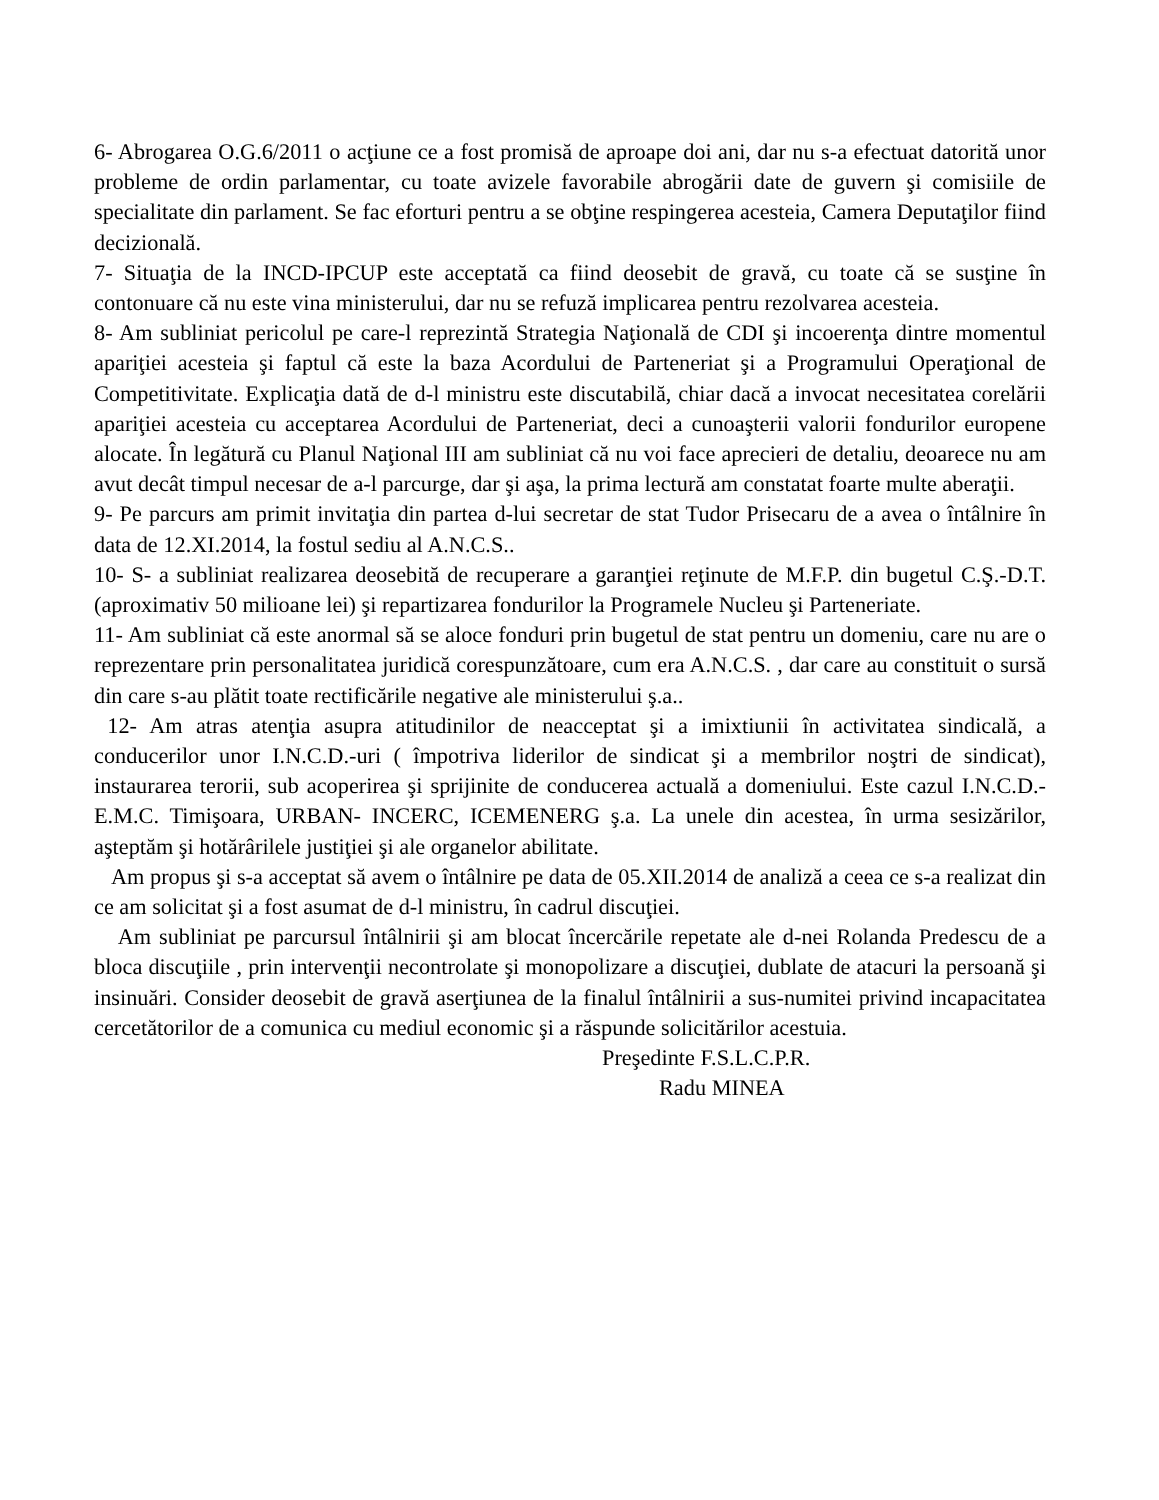6- Abrogarea O.G.6/2011 o acţiune ce a fost promisă de aproape doi ani, dar nu s-a efectuat datorită unor probleme de ordin parlamentar, cu toate avizele favorabile abrogării date de guvern şi comisiile de specialitate din parlament. Se fac eforturi pentru a se obţine respingerea acesteia, Camera Deputaţilor fiind decizională.
7- Situaţia de la INCD-IPCUP este acceptată ca fiind deosebit de gravă, cu toate că se susţine în contonuare că nu este vina ministerului, dar nu se refuză implicarea pentru rezolvarea acesteia.
8- Am subliniat pericolul pe care-l reprezintă Strategia Naţională de CDI şi incoerenţa dintre momentul apariţiei acesteia şi faptul că este la baza Acordului de Parteneriat şi a Programului Operaţional de Competitivitate. Explicaţia dată de d-l ministru este discutabilă, chiar dacă a invocat necesitatea corelării apariţiei acesteia cu acceptarea Acordului de Parteneriat, deci a cunoaşterii valorii fondurilor europene alocate. În legătură cu Planul Naţional III am subliniat că nu voi face aprecieri de detaliu, deoarece nu am avut decât timpul necesar de a-l parcurge, dar şi aşa, la prima lectură am constatat foarte multe aberaţii.
9- Pe parcurs am primit invitaţia din partea d-lui secretar de stat Tudor Prisecaru de a avea o întâlnire în data de 12.XI.2014, la fostul sediu al A.N.C.S..
10- S- a subliniat realizarea deosebită de recuperare a garanţiei reţinute de M.F.P. din bugetul C.Ş.-D.T. (aproximativ 50 milioane lei) şi repartizarea fondurilor la Programele Nucleu şi Parteneriate.
11- Am subliniat că este anormal să se aloce fonduri prin bugetul de stat pentru un domeniu, care nu are o reprezentare prin personalitatea juridică corespunzătoare, cum era A.N.C.S. , dar care au constituit o sursă din care s-au plătit toate rectificările negative ale ministerului ş.a..
12- Am atras atenţia asupra atitudinilor de neacceptat şi a imixtiunii în activitatea sindicală, a conducerilor unor I.N.C.D.-uri ( împotriva liderilor de sindicat şi a membrilor noştri de sindicat), instaurarea terorii, sub acoperirea şi sprijinite de conducerea actuală a domeniului. Este cazul I.N.C.D.-E.M.C. Timişoara, URBAN- INCERC, ICEMENERG ş.a. La unele din acestea, în urma sesizărilor, aşteptăm şi hotărârilele justiţiei şi ale organelor abilitate.
Am propus şi s-a acceptat să avem o întâlnire pe data de 05.XII.2014 de analiză a ceea ce s-a realizat din ce am solicitat şi a fost asumat de d-l ministru, în cadrul discuţiei.
Am subliniat pe parcursul întâlnirii şi am blocat încercările repetate ale d-nei Rolanda Predescu de a bloca discuţiile , prin intervenţii necontrolate şi monopolizare a discuţiei, dublate de atacuri la persoană şi insinuări. Consider deosebit de gravă aserţiunea de la finalul întâlnirii a sus-numitei privind incapacitatea cercetătorilor de a comunica cu mediul economic şi a răspunde solicitărilor acestuia.
Preşedinte F.S.L.C.P.R.
Radu MINEA